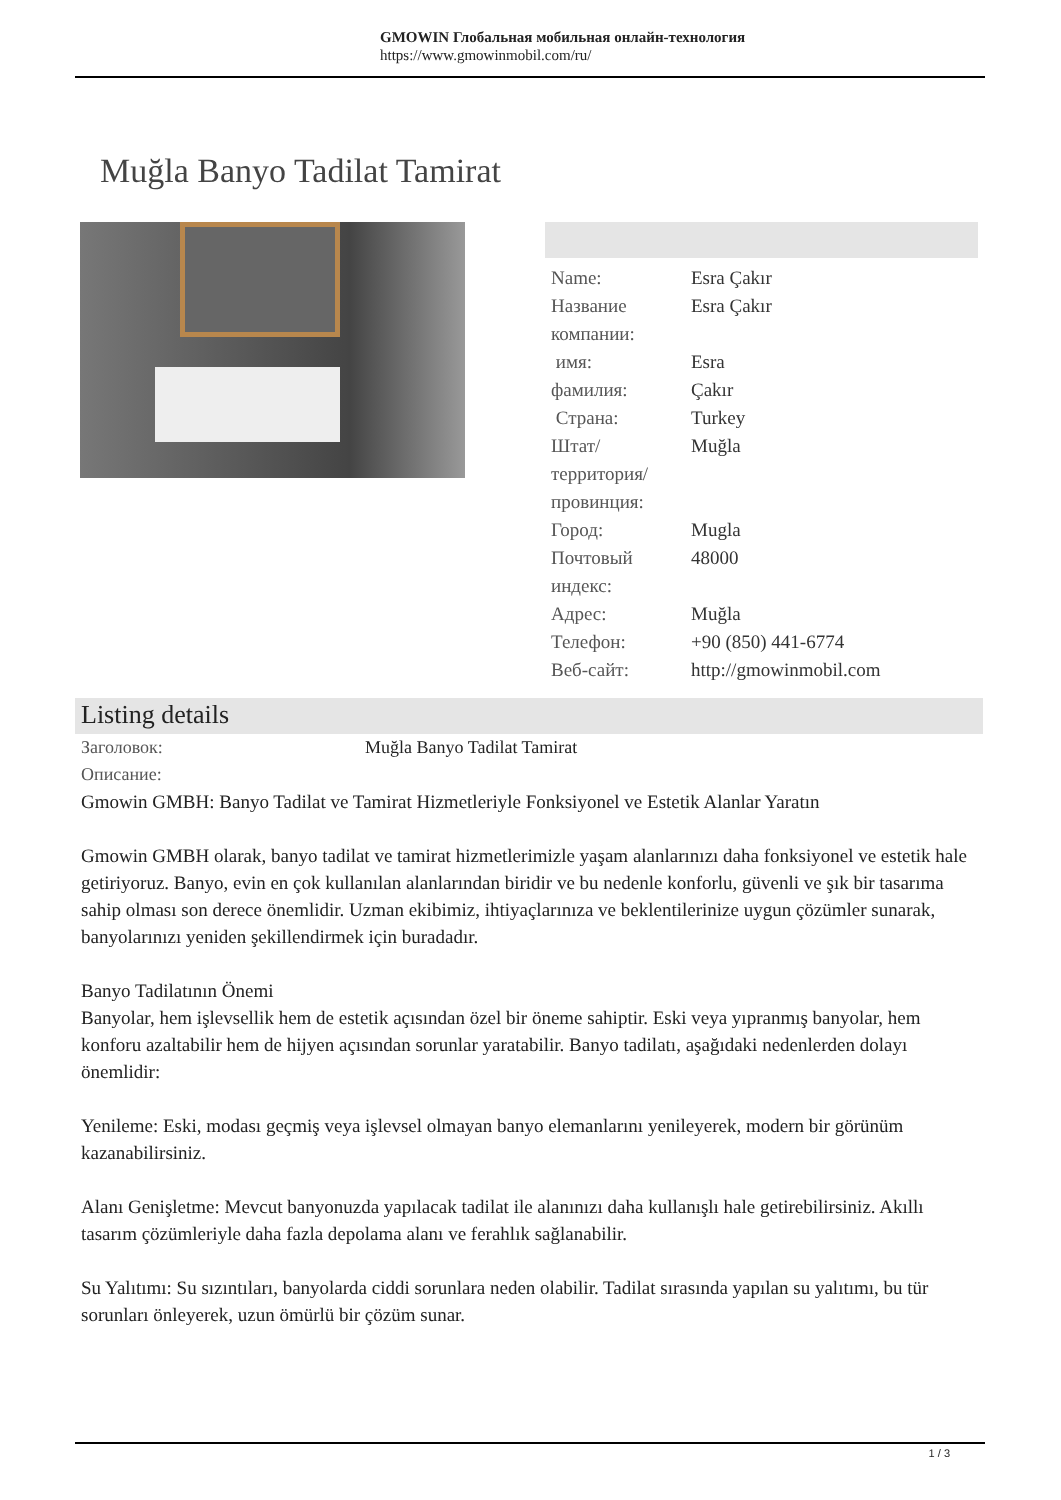GMOWIN Глобальная мобильная онлайн-технология
https://www.gmowinmobil.com/ru/
Muğla Banyo Tadilat Tamirat
| Name: | Esra Çakır |
| Название компании: | Esra Çakır |
| имя: | Esra |
| фамилия: | Çakır |
| Страна: | Turkey |
| Штат/территория/провинция: | Muğla |
| Город: | Mugla |
| Почтовый индекс: | 48000 |
| Адрес: | Muğla |
| Телефон: | +90 (850) 441-6774 |
| Веб-сайт: | http://gmowinmobil.com |
Listing details
| Заголовок: | Muğla Banyo Tadilat Tamirat |
| Описание: | |
Gmowin GMBH: Banyo Tadilat ve Tamirat Hizmetleriyle Fonksiyonel ve Estetik Alanlar Yaratın
Gmowin GMBH olarak, banyo tadilat ve tamirat hizmetlerimizle yaşam alanlarınızı daha fonksiyonel ve estetik hale getiriyoruz. Banyo, evin en çok kullanılan alanlarından biridir ve bu nedenle konforlu, güvenli ve şık bir tasarıma sahip olması son derece önemlidir. Uzman ekibimiz, ihtiyaçlarınıza ve beklentilerinize uygun çözümler sunarak, banyolarınızı yeniden şekillendirmek için buradadır.
Banyo Tadilatının Önemi
Banyolar, hem işlevsellik hem de estetik açısından özel bir öneme sahiptir. Eski veya yıpranmış banyolar, hem konforu azaltabilir hem de hijyen açısından sorunlar yaratabilir. Banyo tadilatı, aşağıdaki nedenlerden dolayı önemlidir:
Yenileme: Eski, modası geçmiş veya işlevsel olmayan banyo elemanlarını yenileyerek, modern bir görünüm kazanabilirsiniz.
Alanı Genişletme: Mevcut banyonuzda yapılacak tadilat ile alanınızı daha kullanışlı hale getirebilirsiniz. Akıllı tasarım çözümleriyle daha fazla depolama alanı ve ferahlık sağlanabilir.
Su Yalıtımı: Su sızıntıları, banyolarda ciddi sorunlara neden olabilir. Tadilat sırasında yapılan su yalıtımı, bu tür sorunları önleyerek, uzun ömürlü bir çözüm sunar.
1 / 3